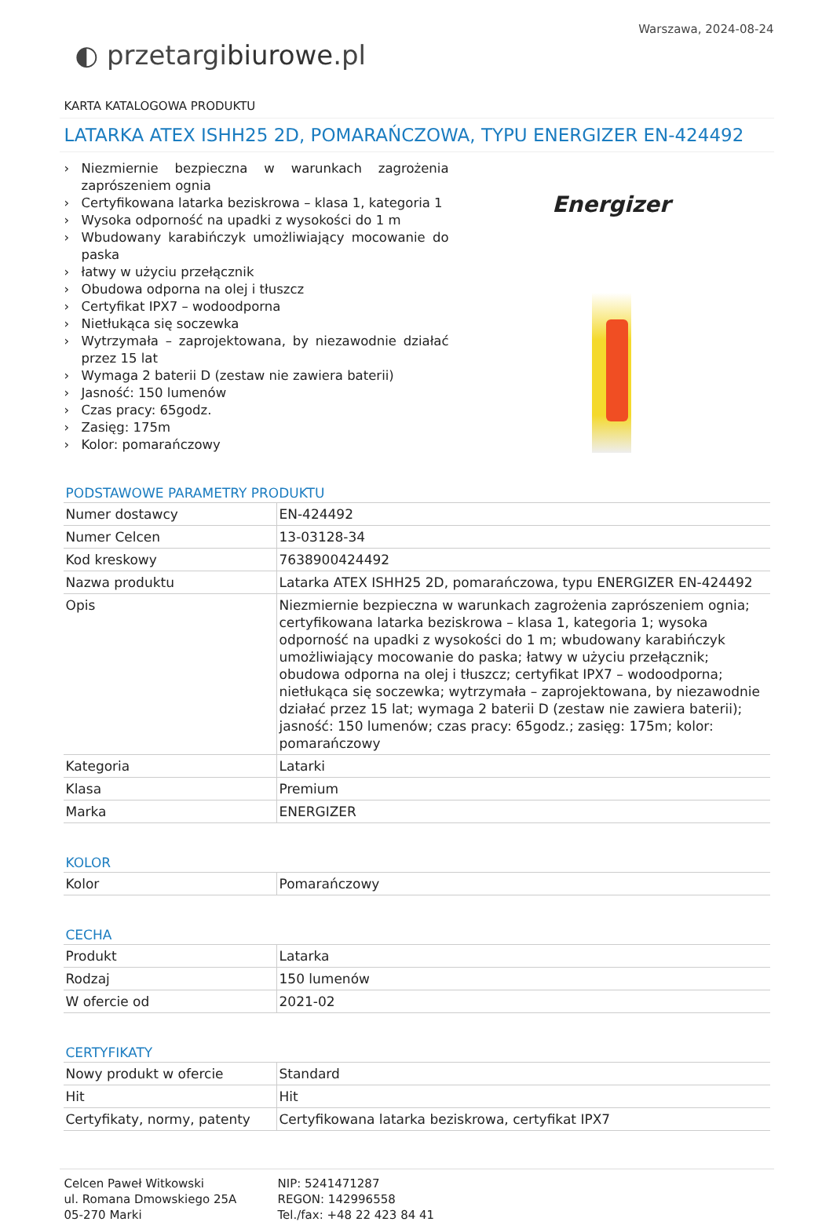Warszawa, 2024-08-24
◐ przetargibiurowe.pl
KARTA KATALOGOWA PRODUKTU
LATARKA ATEX ISHH25 2D, POMARAŃCZOWA, TYPU ENERGIZER EN-424492
› Niezmiernie bezpieczna w warunkach zagrożenia zaprószeniem ognia
› Certyfikowana latarka beziskrowa – klasa 1, kategoria 1
› Wysoka odporność na upadki z wysokości do 1 m
› Wbudowany karabińczyk umożliwiający mocowanie do paska
› łatwy w użyciu przełącznik
› Obudowa odporna na olej i tłuszcz
› Certyfikat IPX7 – wodoodporna
› Nietłukąca się soczewka
› Wytrzymała – zaprojektowana, by niezawodnie działać przez 15 lat
› Wymaga 2 baterii D (zestaw nie zawiera baterii)
› Jasność: 150 lumenów
› Czas pracy: 65godz.
› Zasięg: 175m
› Kolor: pomarańczowy
Energizer
PODSTAWOWE PARAMETRY PRODUKTU
| Numer dostawcy | EN-424492 |
| Numer Celcen | 13-03128-34 |
| Kod kreskowy | 7638900424492 |
| Nazwa produktu | Latarka ATEX ISHH25 2D, pomarańczowa, typu ENERGIZER EN-424492 |
| Opis | Niezmiernie bezpieczna w warunkach zagrożenia zaprószeniem ognia; certyfikowana latarka beziskrowa – klasa 1, kategoria 1; wysoka odporność na upadki z wysokości do 1 m; wbudowany karabińczyk umożliwiający mocowanie do paska; łatwy w użyciu przełącznik; obudowa odporna na olej i tłuszcz; certyfikat IPX7 – wodoodporna; nietłukąca się soczewka; wytrzymała – zaprojektowana, by niezawodnie działać przez 15 lat; wymaga 2 baterii D (zestaw nie zawiera baterii); jasność: 150 lumenów; czas pracy: 65godz.; zasięg: 175m; kolor: pomarańczowy |
| Kategoria | Latarki |
| Klasa | Premium |
| Marka | ENERGIZER |
KOLOR
| Kolor | Pomarańczowy |
CECHA
| Produkt | Latarka |
| Rodzaj | 150 lumenów |
| W ofercie od | 2021-02 |
CERTYFIKATY
| Nowy produkt w ofercie | Standard |
| Hit | Hit |
| Certyfikaty, normy, patenty | Certyfikowana latarka beziskrowa, certyfikat IPX7 |
Celcen Paweł Witkowski
ul. Romana Dmowskiego 25A
05-270 Marki
NIP: 5241471287
REGON: 142996558
Tel./fax: +48 22 423 84 41